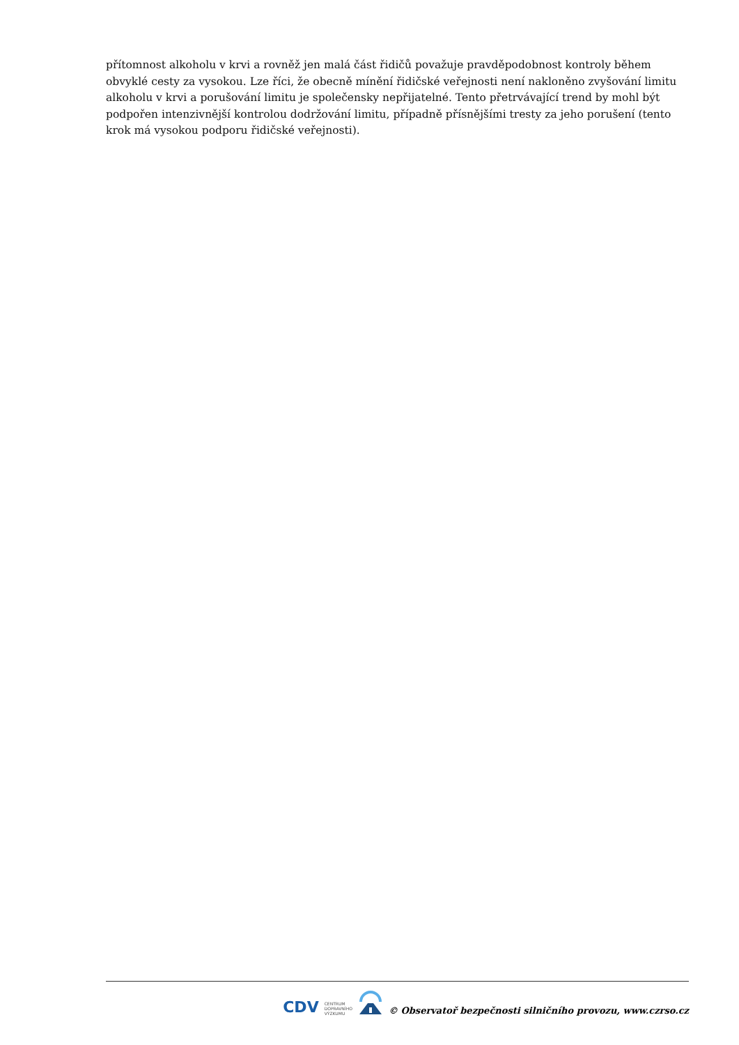přítomnost alkoholu v krvi a rovněž jen malá část řidičů považuje pravděpodobnost kontroly během obvyklé cesty za vysokou. Lze říci, že obecně mínění řidičské veřejnosti není nakloněno zvyšování limitu alkoholu v krvi a porušování limitu je společensky nepřijatelné. Tento přetrvávající trend by mohl být podpořen intenzivnější kontrolou dodržování limitu, případně přísnějšími tresty za jeho porušení (tento krok má vysokou podporu řidičské veřejnosti).
CDV CENTRUM
DOPRAVNÍHO
VÝZKUMU © Observatoř bezpečnosti silničního provozu, www.czrso.cz